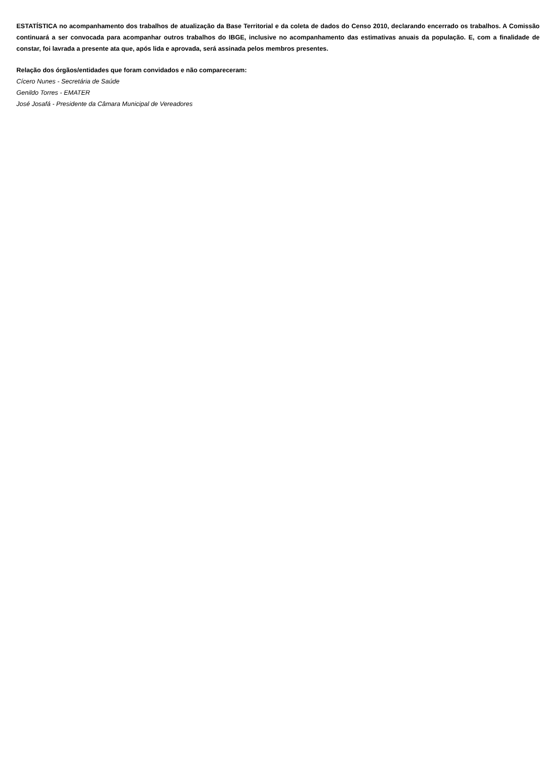ESTATÍSTICA no acompanhamento dos trabalhos de atualização da Base Territorial e da coleta de dados do Censo 2010, declarando encerrado os trabalhos. A Comissão continuará a ser convocada para acompanhar outros trabalhos do IBGE, inclusive no acompanhamento das estimativas anuais da população. E, com a finalidade de constar, foi lavrada a presente ata que, após lida e aprovada, será assinada pelos membros presentes.
Relação dos órgãos/entidades que foram convidados e não compareceram:
Cícero Nunes - Secretária de Saúde
Genildo Torres - EMATER
José Josafá - Presidente da Câmara Municipal de Vereadores